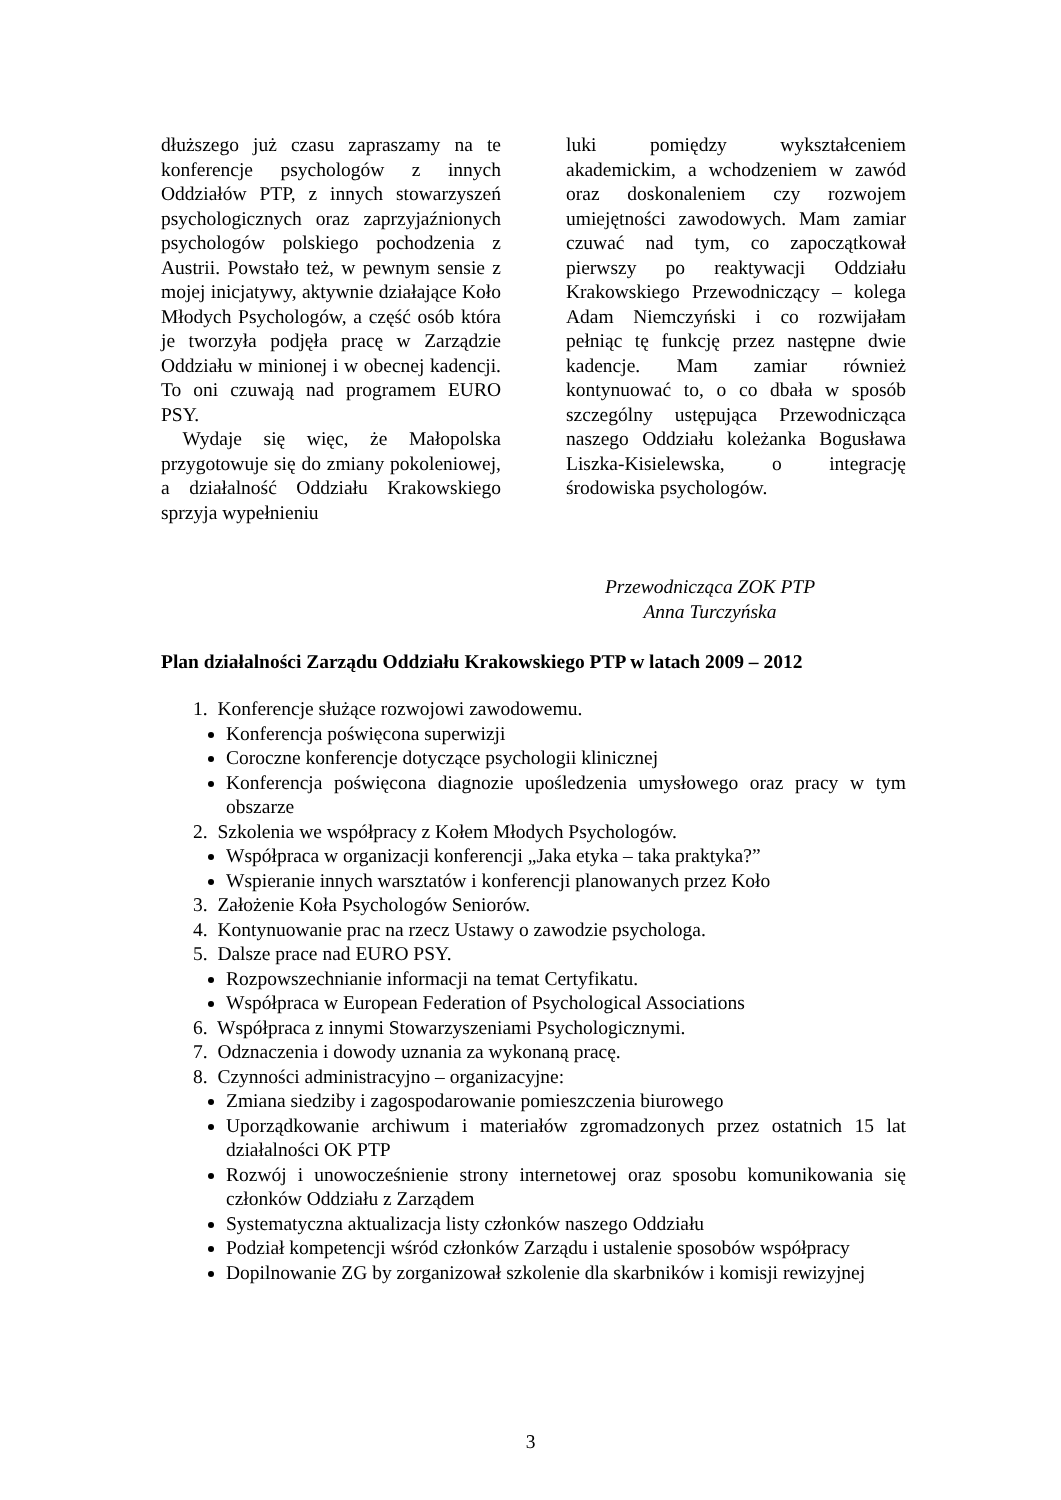dłuższego już czasu zapraszamy na te konferencje psychologów z innych Oddziałów PTP, z innych stowarzyszeń psychologicznych oraz zaprzyjaźnionych psychologów polskiego pochodzenia z Austrii. Powstało też, w pewnym sensie z mojej inicjatywy, aktywnie działające Koło Młodych Psychologów, a część osób która je tworzyła podjęła pracę w Zarządzie Oddziału w minionej i w obecnej kadencji. To oni czuwają nad programem EURO PSY.
Wydaje się więc, że Małopolska przygotowuje się do zmiany pokoleniowej, a działalność Oddziału Krakowskiego sprzyja wypełnieniu
luki pomiędzy wykształceniem akademickim, a wchodzeniem w zawód oraz doskonaleniem czy rozwojem umiejętności zawodowych. Mam zamiar czuwać nad tym, co zapoczątkował pierwszy po reaktywacji Oddziału Krakowskiego Przewodniczący – kolega Adam Niemczyński i co rozwijałam pełniąc tę funkcję przez następne dwie kadencje. Mam zamiar również kontynuować to, o co dbała w sposób szczególny ustępująca Przewodnicząca naszego Oddziału koleżanka Bogusława Liszka-Kisielewska, o integrację środowiska psychologów.
Przewodnicząca ZOK PTP
Anna Turczyńska
Plan działalności Zarządu Oddziału Krakowskiego PTP w latach 2009 – 2012
1. Konferencje służące rozwojowi zawodowemu.
Konferencja poświęcona superwizji
Coroczne konferencje dotyczące psychologii klinicznej
Konferencja poświęcona diagnozie upośledzenia umysłowego oraz pracy w tym obszarze
2. Szkolenia we współpracy z Kołem Młodych Psychologów.
Współpraca w organizacji konferencji „Jaka etyka – taka praktyka?”
Wspieranie innych warsztatów i konferencji planowanych przez Koło
3. Założenie Koła Psychologów Seniorów.
4. Kontynuowanie prac na rzecz Ustawy o zawodzie psychologa.
5. Dalsze prace nad EURO PSY.
Rozpowszechnianie informacji na temat Certyfikatu.
Współpraca w European Federation of Psychological Associations
6. Współpraca z innymi Stowarzyszeniami Psychologicznymi.
7. Odznaczenia i dowody uznania za wykonaną pracę.
8. Czynności administracyjno – organizacyjne:
Zmiana siedziby i zagospodarowanie pomieszczenia biurowego
Uporządkowanie archiwum i materiałów zgromadzonych przez ostatnich 15 lat działalności OK PTP
Rozwój i unowocześnienie strony internetowej oraz sposobu komunikowania się członków Oddziału z Zarządem
Systematyczna aktualizacja listy członków naszego Oddziału
Podział kompetencji wśród członków Zarządu i ustalenie sposobów współpracy
Dopilnowanie ZG by zorganizował szkolenie dla skarbników i komisji rewizyjnej
3